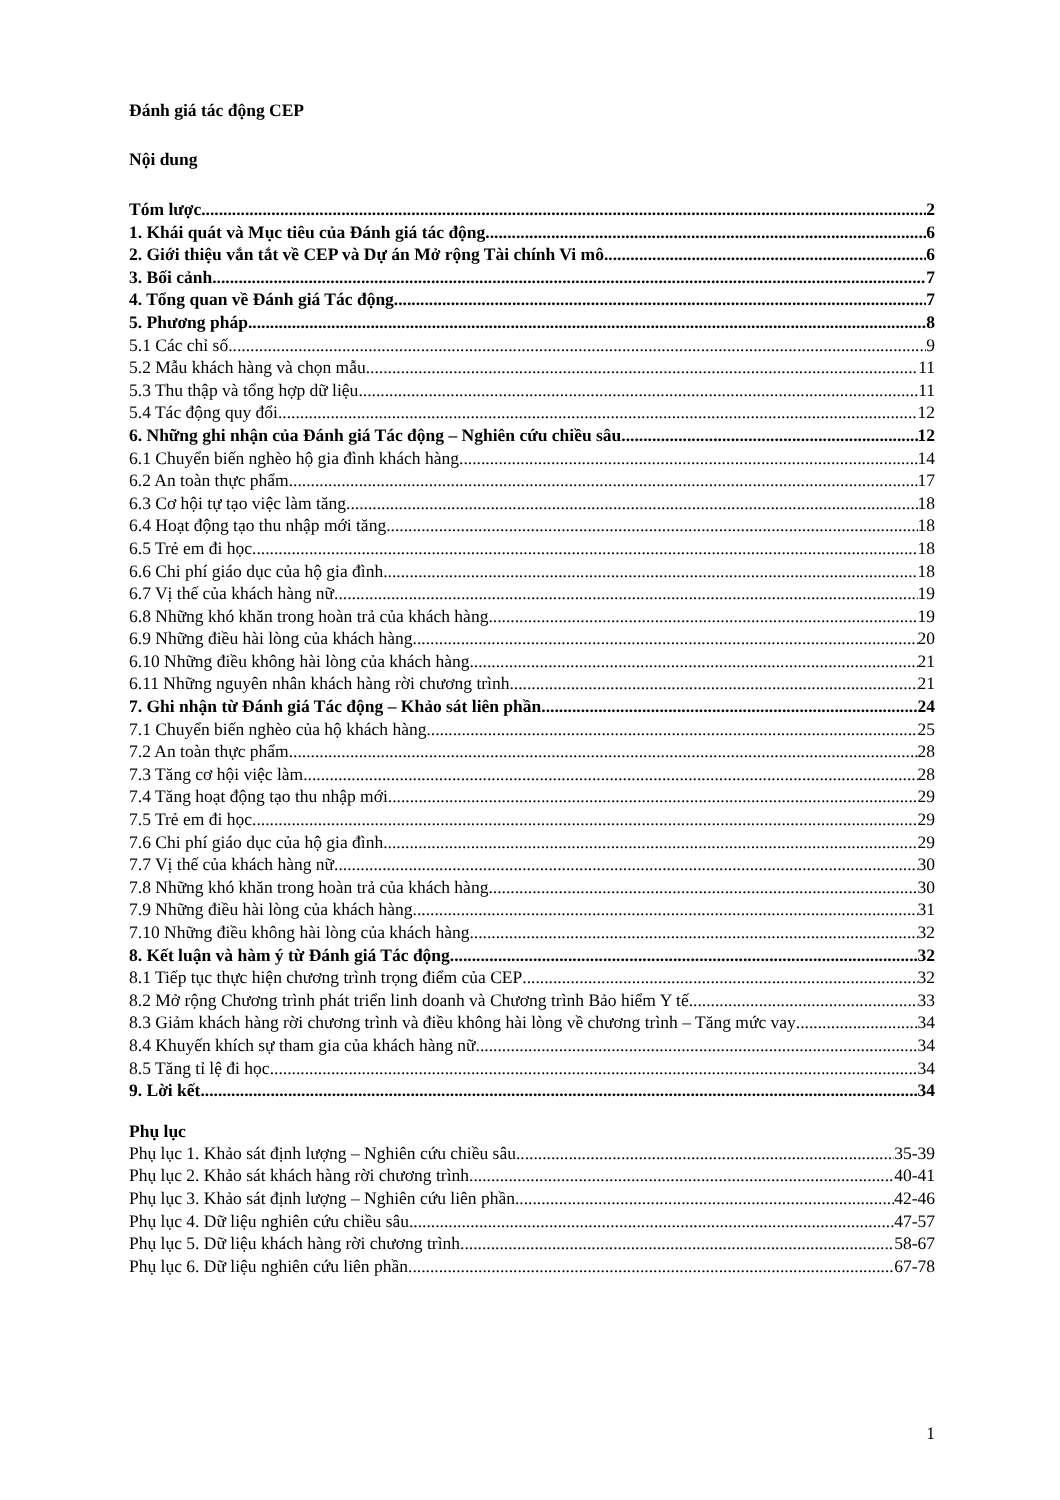Đánh giá tác động CEP
Nội dung
Tóm lược 2
1. Khái quát và Mục tiêu của Đánh giá tác động 6
2. Giới thiệu vắn tắt về CEP và Dự án Mở rộng Tài chính Vi mô 6
3. Bối cảnh 7
4. Tổng quan về Đánh giá Tác động 7
5. Phương pháp 8
5.1 Các chỉ số 9
5.2 Mẫu khách hàng và chọn mẫu 11
5.3 Thu thập và tổng hợp dữ liệu 11
5.4 Tác động quy đổi 12
6. Những ghi nhận của Đánh giá Tác động – Nghiên cứu chiều sâu 12
6.1 Chuyển biến nghèo hộ gia đình khách hàng 14
6.2 An toàn thực phẩm 17
6.3 Cơ hội tự tạo việc làm tăng 18
6.4 Hoạt động tạo thu nhập mới tăng 18
6.5 Trẻ em đi học 18
6.6 Chi phí giáo dục của hộ gia đình 18
6.7 Vị thế của khách hàng nữ 19
6.8 Những khó khăn trong hoàn trả của khách hàng 19
6.9 Những điều hài lòng của khách hàng 20
6.10 Những điều không hài lòng của khách hàng 21
6.11 Những nguyên nhân khách hàng rời chương trình 21
7. Ghi nhận từ Đánh giá Tác động – Khảo sát liên phần 24
7.1 Chuyển biến nghèo của hộ khách hàng 25
7.2 An toàn thực phẩm 28
7.3 Tăng cơ hội việc làm 28
7.4 Tăng hoạt động tạo thu nhập mới 29
7.5 Trẻ em đi học 29
7.6 Chi phí giáo dục của hộ gia đình 29
7.7 Vị thế của khách hàng nữ 30
7.8 Những khó khăn trong hoàn trả của khách hàng 30
7.9 Những điều hài lòng của khách hàng 31
7.10 Những điều không hài lòng của khách hàng 32
8. Kết luận và hàm ý từ Đánh giá Tác động 32
8.1 Tiếp tục thực hiện chương trình trọng điểm của CEP 32
8.2 Mở rộng Chương trình phát triển linh doanh và Chương trình Bảo hiểm Y tế 33
8.3 Giảm khách hàng rời chương trình và điều không hài lòng về chương trình – Tăng mức vay 34
8.4 Khuyến khích sự tham gia của khách hàng nữ 34
8.5 Tăng tỉ lệ đi học 34
9. Lời kết 34
Phụ lục
Phụ lục 1. Khảo sát định lượng – Nghiên cứu chiều sâu 35-39
Phụ lục 2. Khảo sát khách hàng rời chương trình 40-41
Phụ lục 3. Khảo sát định lượng – Nghiên cứu liên phần 42-46
Phụ lục 4. Dữ liệu nghiên cứu chiều sâu 47-57
Phụ lục 5. Dữ liệu khách hàng rời chương trình 58-67
Phụ lục 6. Dữ liệu nghiên cứu liên phần 67-78
1